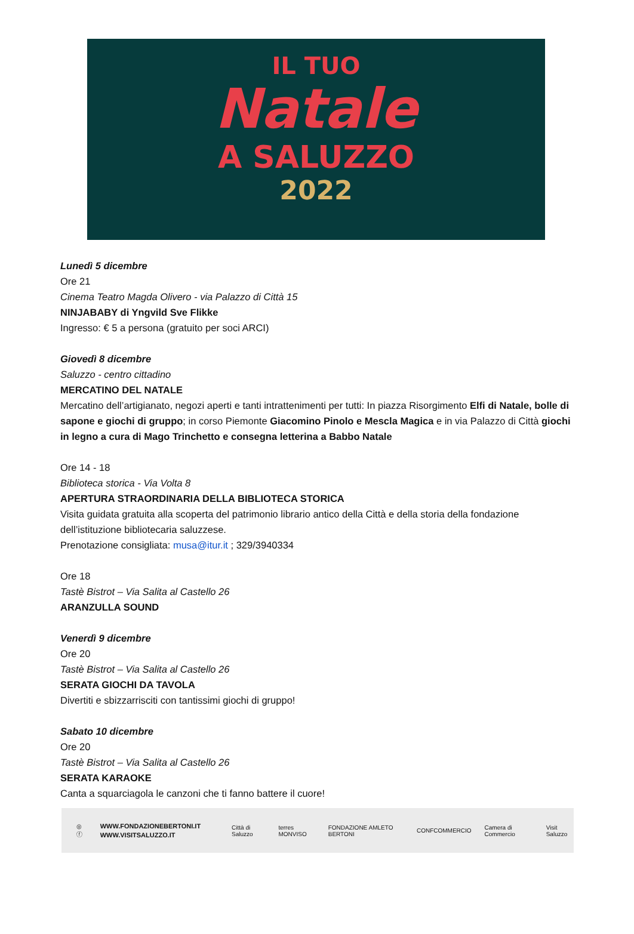IL TUO
Natale
A SALUZZO
2022
Lunedì 5 dicembre
Ore 21
Cinema Teatro Magda Olivero - via Palazzo di Città 15
NINJABABY di Yngvild Sve Flikke
Ingresso: € 5 a persona (gratuito per soci ARCI)
Giovedì 8 dicembre
Saluzzo - centro cittadino
MERCATINO DEL NATALE
Mercatino dell’artigianato, negozi aperti e tanti intrattenimenti per tutti: In piazza Risorgimento Elfi di Natale, bolle di sapone e giochi di gruppo; in corso Piemonte Giacomino Pinolo e Mescla Magica e in via Palazzo di Città giochi in legno a cura di Mago Trinchetto e consegna letterina a Babbo Natale
Ore 14 - 18
Biblioteca storica - Via Volta 8
APERTURA STRAORDINARIA DELLA BIBLIOTECA STORICA
Visita guidata gratuita alla scoperta del patrimonio librario antico della Città e della storia della fondazione dell’istituzione bibliotecaria saluzzese.
Prenotazione consigliata: musa@itur.it ; 329/3940334
Ore 18
Tastè Bistrot – Via Salita al Castello 26
ARANZULLA SOUND
Venerdì 9 dicembre
Ore 20
Tastè Bistrot – Via Salita al Castello 26
SERATA GIOCHI DA TAVOLA
Divertiti e sbizzarrisciti con tantissimi giochi di gruppo!
Sabato 10 dicembre
Ore 20
Tastè Bistrot – Via Salita al Castello 26
SERATA KARAOKE
Canta a squarciagola le canzoni che ti fanno battere il cuore!
◎ ⓕ
WWW.FONDAZIONEBERTONI.IT
WWW.VISITSALUZZO.IT
Città di Saluzzo terres MONVISO FONDAZIONE AMLETO BERTONI CONFCOMMERCIO Camera di Commercio Visit Saluzzo